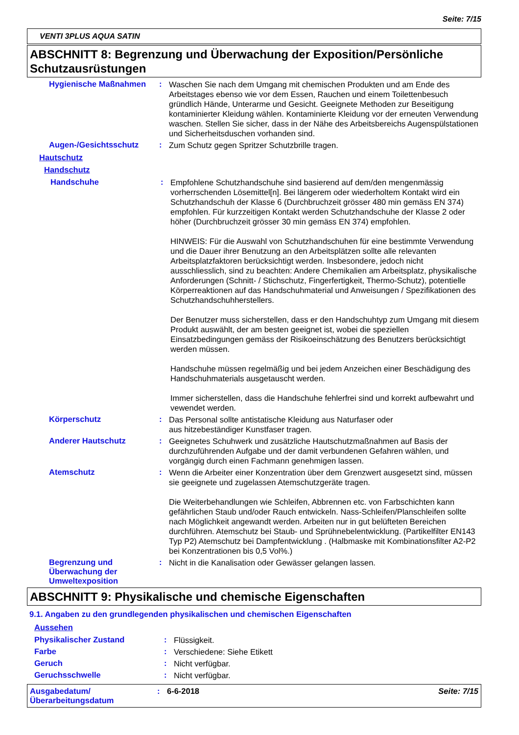Seite: 7/15
VENTI 3PLUS AQUA SATIN
ABSCHNITT 8: Begrenzung und Überwachung der Exposition/Persönliche Schutzausrüstungen
Hygienische Maßnahmen :
Waschen Sie nach dem Umgang mit chemischen Produkten und am Ende des Arbeitstages ebenso wie vor dem Essen, Rauchen und einem Toilettenbesuch gründlich Hände, Unterarme und Gesicht. Geeignete Methoden zur Beseitigung kontaminierter Kleidung wählen. Kontaminierte Kleidung vor der erneuten Verwendung waschen. Stellen Sie sicher, dass in der Nähe des Arbeitsbereichs Augenspülstationen und Sicherheitsduschen vorhanden sind.
Augen-/Gesichtsschutz :
Zum Schutz gegen Spritzer Schutzbrille tragen.
Hautschutz
Handschutz
Handschuhe :
Empfohlene Schutzhandschuhe sind basierend auf dem/den mengenmässig vorherrschenden Lösemittel[n]. Bei längerem oder wiederholtem Kontakt wird ein Schutzhandschuh der Klasse 6 (Durchbruchzeit grösser 480 min gemäss EN 374) empfohlen. Für kurzzeitigen Kontakt werden Schutzhandschuhe der Klasse 2 oder höher (Durchbruchzeit grösser 30 min gemäss EN 374) empfohlen.
HINWEIS: Für die Auswahl von Schutzhandschuhen für eine bestimmte Verwendung und die Dauer ihrer Benutzung an den Arbeitsplätzen sollte alle relevanten Arbeitsplatzfaktoren berücksichtigt werden. Insbesondere, jedoch nicht ausschliesslich, sind zu beachten: Andere Chemikalien am Arbeitsplatz, physikalische Anforderungen (Schnitt- / Stichschutz, Fingerfertigkeit, Thermo-Schutz), potentielle Körperreaktionen auf das Handschuhmaterial und Anweisungen / Spezifikationen des Schutzhandschuhherstellers.
Der Benutzer muss sicherstellen, dass er den Handschuhtyp zum Umgang mit diesem Produkt auswählt, der am besten geeignet ist, wobei die speziellen Einsatzbedingungen gemäss der Risikoeinschätzung des Benutzers berücksichtigt werden müssen.
Handschuhe müssen regelmäßig und bei jedem Anzeichen einer Beschädigung des Handschuhmaterials ausgetauscht werden.
Immer sicherstellen, dass die Handschuhe fehlerfrei sind und korrekt aufbewahrt und vewendet werden.
Körperschutz :
Das Personal sollte antistatische Kleidung aus Naturfaser oder
aus hitzebeständiger Kunstfaser tragen.
Anderer Hautschutz :
Geeignetes Schuhwerk und zusätzliche Hautschutzmaßnahmen auf Basis der durchzuführenden Aufgabe und der damit verbundenen Gefahren wählen, und vorgängig durch einen Fachmann genehmigen lassen.
Atemschutz :
Wenn die Arbeiter einer Konzentration über dem Grenzwert ausgesetzt sind, müssen sie geeignete und zugelassen Atemschutzgeräte tragen.
Die Weiterbehandlungen wie Schleifen, Abbrennen etc. von Farbschichten kann gefährlichen Staub und/oder Rauch entwickeln. Nass-Schleifen/Planschleifen sollte nach Möglichkeit angewandt werden. Arbeiten nur in gut belüfteten Bereichen durchführen. Atemschutz bei Staub- und Sprühnebelentwicklung. (Partikelfilter EN143 Typ P2) Atemschutz bei Dampfentwicklung . (Halbmaske mit Kombinationsfilter A2-P2 bei Konzentrationen bis 0,5 Vol%.)
Begrenzung und Überwachung der Umweltexposition
:
Nicht in die Kanalisation oder Gewässer gelangen lassen.
ABSCHNITT 9: Physikalische und chemische Eigenschaften
9.1. Angaben zu den grundlegenden physikalischen und chemischen Eigenschaften
Aussehen
Physikalischer Zustand :
Flüssigkeit.
Farbe :
Verschiedene: Siehe Etikett
Geruch :
Nicht verfügbar.
Geruchsschwelle :
Nicht verfügbar.
Ausgabedatum/
Überarbeitungsdatum
: 6-6-2018 Seite: 7/15